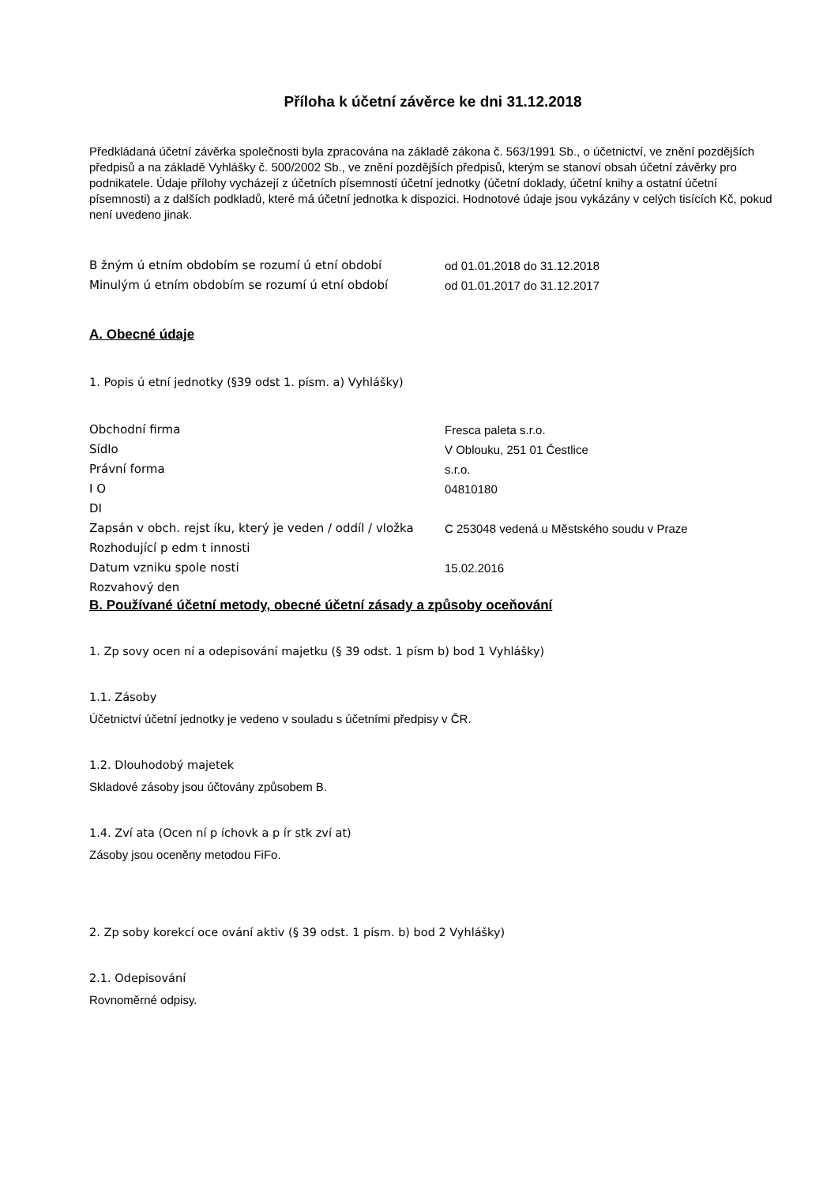Příloha k účetní závěrce ke dni 31.12.2018
Předkládaná účetní závěrka společnosti byla zpracována na základě zákona č. 563/1991 Sb., o účetnictví, ve znění pozdějších předpisů a na základě Vyhlášky č. 500/2002 Sb., ve znění pozdějších předpisů, kterým se stanoví obsah účetní závěrky pro podnikatele. Údaje přílohy vycházejí z účetních písemností účetní jednotky (účetní doklady, účetní knihy a ostatní účetní písemnosti) a z dalších podkladů, které má účetní jednotka k dispozici. Hodnotové údaje jsou vykázány v celých tisících Kč, pokud není uvedeno jinak.
| B žným ú etním obdobím se rozumí ú etní období | od 01.01.2018 do 31.12.2018 |
| Minulým ú etním obdobím se rozumí ú etní období | od 01.01.2017 do 31.12.2017 |
A. Obecné údaje
1. Popis ú etní jednotky (§39 odst 1. písm. a) Vyhlášky)
| Obchodní firma | Fresca paleta s.r.o. |
| Sídlo | V Oblouku, 251 01 Čestlice |
| Právní forma | s.r.o. |
| I O | 04810180 |
| DI | |
| Zapsán v obch. rejst íku, který je veden / oddíl / vložka | C 253048 vedená u Městského soudu v Praze |
| Rozhodující p edm t innosti | |
| Datum vzniku spole nosti | 15.02.2016 |
| Rozvahový den | |
B. Používané účetní metody, obecné účetní zásady a způsoby oceňování
1. Zp sovy ocen ní a odepisování majetku (§ 39 odst. 1 písm b) bod 1 Vyhlášky)
1.1. Zásoby
Účetnictví účetní jednotky je vedeno v souladu s účetními předpisy v ČR.
1.2. Dlouhodobý majetek
Skladové zásoby jsou účtovány způsobem B.
1.4. Zví ata (Ocen ní p íchovk a p ír stk zví at)
Zásoby jsou oceněny metodou FiFo.
2. Zp soby korekcí oce ování aktiv (§ 39 odst. 1 písm. b) bod 2 Vyhlášky)
2.1. Odepisování
Rovnoměrné odpisy.